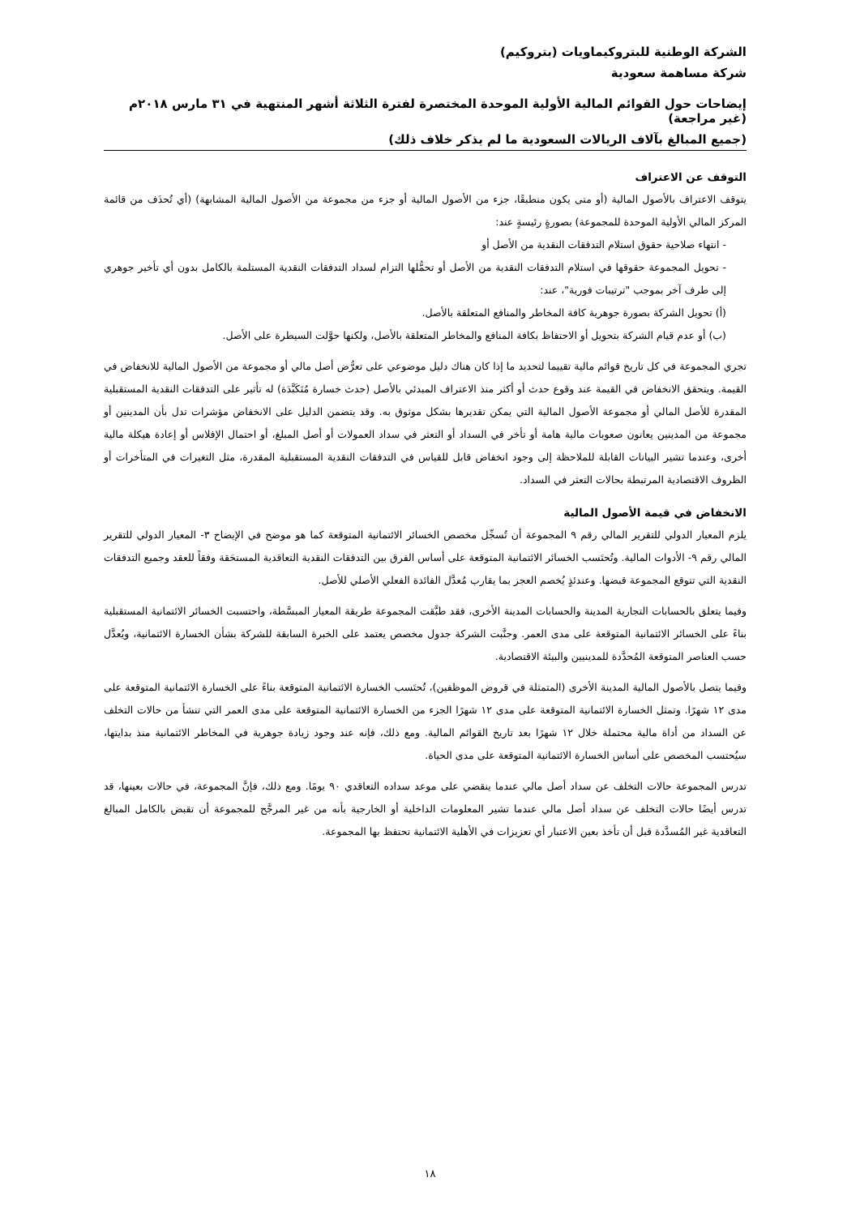الشركة الوطنية للبتروكيماويات (بتروكيم)
شركة مساهمة سعودية
إيضاحات حول القوائم المالية الأولية الموحدة المختصرة لفترة الثلاثة أشهر المنتهية في ٣١ مارس ٢٠١٨م (غير مراجعة)
(جميع المبالغ بآلاف الريالات السعودية ما لم يذكر خلاف ذلك)
التوقف عن الاعتراف
يتوقف الاعتراف بالأصول المالية (أو متى يكون منطبقًا، جزء من الأصول المالية أو جزء من مجموعة من الأصول المالية المشابهة) (أي تُحذَف من قائمة المركز المالي الأولية الموحدة للمجموعة) بصورةٍ رئيسةٍ عند:
- انتهاء صلاحية حقوق استلام التدفقات النقدية من الأصل أو
- تحويل المجموعة حقوقها في استلام التدفقات النقدية من الأصل أو تحمُّلها التزام لسداد التدفقات النقدية المستلمة بالكامل بدون أي تأخير جوهري إلى طرف آخر بموجب "ترتيبات فورية"، عند:
(أ) تحويل الشركة بصورة جوهرية كافة المخاطر والمنافع المتعلقة بالأصل.
(ب) أو عدم قيام الشركة بتحويل أو الاحتفاظ بكافة المنافع والمخاطر المتعلقة بالأصل، ولكنها حوَّلت السيطرة على الأصل.
تجري المجموعة في كل تاريخ قوائم مالية تقييما لتحديد ما إذا كان هناك دليل موضوعي على تعرُّض أصل مالي أو مجموعة من الأصول المالية للانخفاض في القيمة. ويتحقق الانخفاض في القيمة عند وقوع حدث أو أكثر منذ الاعتراف المبدئي بالأصل (حدث خسارة مُتَكَبَّدَة) له تأثير على التدفقات النقدية المستقبلية المقدرة للأصل المالي أو مجموعة الأصول المالية التي يمكن تقديرها بشكل موثوق به. وقد يتضمن الدليل على الانخفاض مؤشرات تدل بأن المدينين أو مجموعة من المدينين يعانون صعوبات مالية هامة أو تأخر في السداد أو التعثر في سداد العمولات أو أصل المبلغ، أو احتمال الإفلاس أو إعادة هيكلة مالية أخرى، وعندما تشير البيانات القابلة للملاحظة إلى وجود انخفاض قابل للقياس في التدفقات النقدية المستقبلية المقدرة، مثل التغيرات في المتأخرات أو الظروف الاقتصادية المرتبطة بحالات التعثر في السداد.
الانخفاض في قيمة الأصول المالية
يلزم المعيار الدولي للتقرير المالي رقم ٩ المجموعة أن تُسجِّل مخصص الخسائر الائتمانية المتوقعة كما هو موضح في الإيضاح ٣- المعيار الدولي للتقرير المالي رقم ٩- الأدوات المالية. وتُحتَسب الخسائر الائتمانية المتوقعة على أساس الفرق بين التدفقات النقدية التعاقدية المستحَقة وفقاً للعقد وجميع التدفقات النقدية التي تتوقع المجموعة قبضها. وعندئذٍ يُخصم العجز بما يقارب مُعدَّل الفائدة الفعلي الأصلي للأصل.
وفيما يتعلق بالحسابات التجارية المدينة والحسابات المدينة الأخرى، فقد طبَّقت المجموعة طريقة المعيار المبسَّطة، واحتسبت الخسائر الائتمانية المستقبلية بناءً على الخسائر الائتمانية المتوقعة على مدى العمر. وجنَّبت الشركة جدول مخصص يعتمد على الخبرة السابقة للشركة بشأن الخسارة الائتمانية، ويُعدَّل حسب العناصر المتوقعة المُحدَّدة للمدينيين والبيئة الاقتصادية.
وفيما يتصل بالأصول المالية المدينة الأخرى (المتمثلة في قروض الموظفين)، تُحتَسب الخسارة الائتمانية المتوقعة بناءً على الخسارة الائتمانية المتوقعة على مدى ١٢ شهرًا. وتمثل الخسارة الائتمانية المتوقعة على مدى ١٢ شهرًا الجزء من الخسارة الائتمانية المتوقعة على مدى العمر التي تنشأ من حالات التخلف عن السداد من أداة مالية محتملة خلال ١٢ شهرًا بعد تاريخ القوائم المالية. ومع ذلك، فإنه عند وجود زيادة جوهرية في المخاطر الائتمانية منذ بدايتها، سيُحتسب المخصص على أساس الخسارة الائتمانية المتوقعة على مدى الحياة.
تدرس المجموعة حالات التخلف عن سداد أصل مالي عندما ينقضي على موعد سداده التعاقدي ٩٠ يومًا. ومع ذلك، فإنَّ المجموعة، في حالات بعينها، قد تدرس أيضًا حالات التخلف عن سداد أصل مالي عندما تشير المعلومات الداخلية أو الخارجية بأنه من غير المرجَّح للمجموعة أن تقبض بالكامل المبالغ التعاقدية غير المُسدَّدة قبل أن تأخذ بعين الاعتبار أي تعزيزات في الأهلية الائتمانية تحتفظ بها المجموعة.
١٨